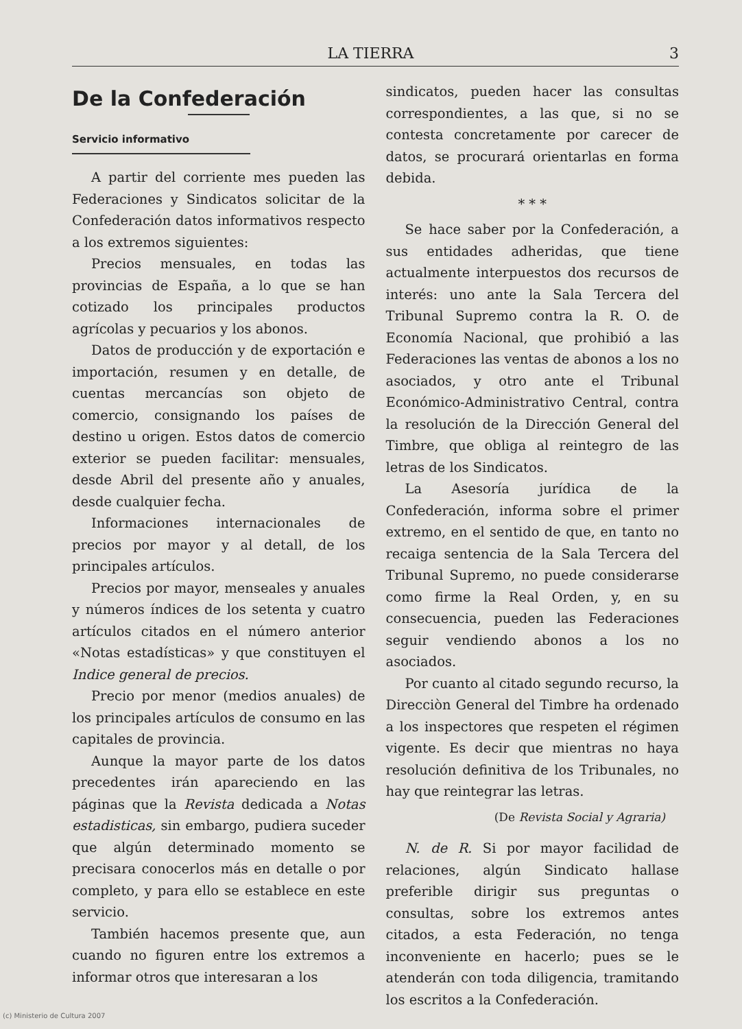LA TIERRA 3
De la Confederación
Servicio informativo
A partir del corriente mes pueden las Federaciones y Sindicatos solicitar de la Confederación datos informativos respecto a los extremos siguientes:
Precios mensuales, en todas las provincias de España, a lo que se han cotizado los principales productos agrícolas y pecuarios y los abonos.
Datos de producción y de exportación e importación, resumen y en detalle, de cuentas mercancías son objeto de comercio, consignando los países de destino u origen. Estos datos de comercio exterior se pueden facilitar: mensuales, desde Abril del presente año y anuales, desde cualquier fecha.
Informaciones internacionales de precios por mayor y al detall, de los principales artículos.
Precios por mayor, menseales y anuales y números índices de los setenta y cuatro artículos citados en el número anterior «Notas estadísticas» y que constituyen el Indice general de precios.
Precio por menor (medios anuales) de los principales artículos de consumo en las capitales de provincia.
Aunque la mayor parte de los datos precedentes irán apareciendo en las páginas que la Revista dedicada a Notas estadisticas, sin embargo, pudiera suceder que algún determinado momento se precisara conocerlos más en detalle o por completo, y para ello se establece en este servicio.
También hacemos presente que, aun cuando no figuren entre los extremos a informar otros que interesaran a los
sindicatos, pueden hacer las consultas correspondientes, a las que, si no se contesta concretamente por carecer de datos, se procurará orientarlas en forma debida.
* * *
Se hace saber por la Confederación, a sus entidades adheridas, que tiene actualmente interpuestos dos recursos de interés: uno ante la Sala Tercera del Tribunal Supremo contra la R. O. de Economía Nacional, que prohibió a las Federaciones las ventas de abonos a los no asociados, y otro ante el Tribunal Económico-Administrativo Central, contra la resolución de la Dirección General del Timbre, que obliga al reintegro de las letras de los Sindicatos.
La Asesoría jurídica de la Confederación, informa sobre el primer extremo, en el sentido de que, en tanto no recaiga sentencia de la Sala Tercera del Tribunal Supremo, no puede considerarse como firme la Real Orden, y, en su consecuencia, pueden las Federaciones seguir vendiendo abonos a los no asociados.
Por cuanto al citado segundo recurso, la Direcciòn General del Timbre ha ordenado a los inspectores que respeten el régimen vigente. Es decir que mientras no haya resolución definitiva de los Tribunales, no hay que reintegrar las letras.
(De Revista Social y Agraria)
N. de R. Si por mayor facilidad de relaciones, algún Sindicato hallase preferible dirigir sus preguntas o consultas, sobre los extremos antes citados, a esta Federación, no tenga inconveniente en hacerlo; pues se le atenderán con toda diligencia, tramitando los escritos a la Confederación.
(c) Ministerio de Cultura 2007